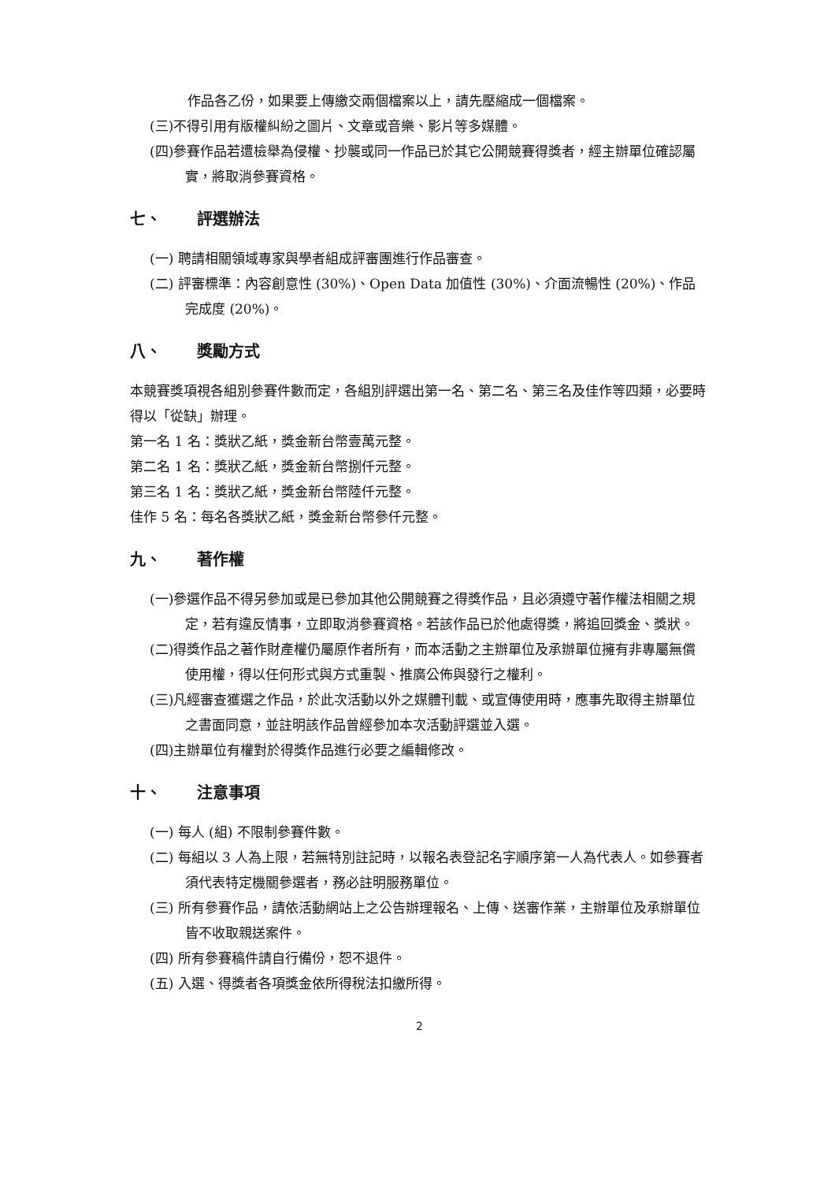作品各乙份，如果要上傳繳交兩個檔案以上，請先壓縮成一個檔案。
(三)不得引用有版權糾紛之圖片、文章或音樂、影片等多媒體。
(四)參賽作品若遭檢舉為侵權、抄襲或同一作品已於其它公開競賽得獎者，經主辦單位確認屬實，將取消參賽資格。
七、 評選辦法
(一) 聘請相關領域專家與學者組成評審團進行作品審查。
(二) 評審標準：內容創意性 (30%)、Open Data 加值性 (30%)、介面流暢性 (20%)、作品完成度 (20%)。
八、 獎勵方式
本競賽獎項視各組別參賽件數而定，各組別評選出第一名、第二名、第三名及佳作等四類，必要時得以「從缺」辦理。
第一名 1 名：獎狀乙紙，獎金新台幣壹萬元整。
第二名 1 名：獎狀乙紙，獎金新台幣捌仟元整。
第三名 1 名：獎狀乙紙，獎金新台幣陸仟元整。
佳作 5 名：每名各獎狀乙紙，獎金新台幣參仟元整。
九、 著作權
(一)參選作品不得另參加或是已參加其他公開競賽之得獎作品，且必須遵守著作權法相關之規定，若有違反情事，立即取消參賽資格。若該作品已於他處得獎，將追回獎金、獎狀。
(二)得獎作品之著作財產權仍屬原作者所有，而本活動之主辦單位及承辦單位擁有非專屬無償使用權，得以任何形式與方式重製、推廣公佈與發行之權利。
(三)凡經審查獲選之作品，於此次活動以外之媒體刊載、或宣傳使用時，應事先取得主辦單位之書面同意，並註明該作品曾經參加本次活動評選並入選。
(四)主辦單位有權對於得獎作品進行必要之編輯修改。
十、 注意事項
(一) 每人 (組) 不限制參賽件數。
(二) 每組以 3 人為上限，若無特別註記時，以報名表登記名字順序第一人為代表人。如參賽者須代表特定機關參選者，務必註明服務單位。
(三) 所有參賽作品，請依活動網站上之公告辦理報名、上傳、送審作業，主辦單位及承辦單位皆不收取親送案件。
(四) 所有參賽稿件請自行備份，恕不退件。
(五) 入選、得獎者各項獎金依所得稅法扣繳所得。
2